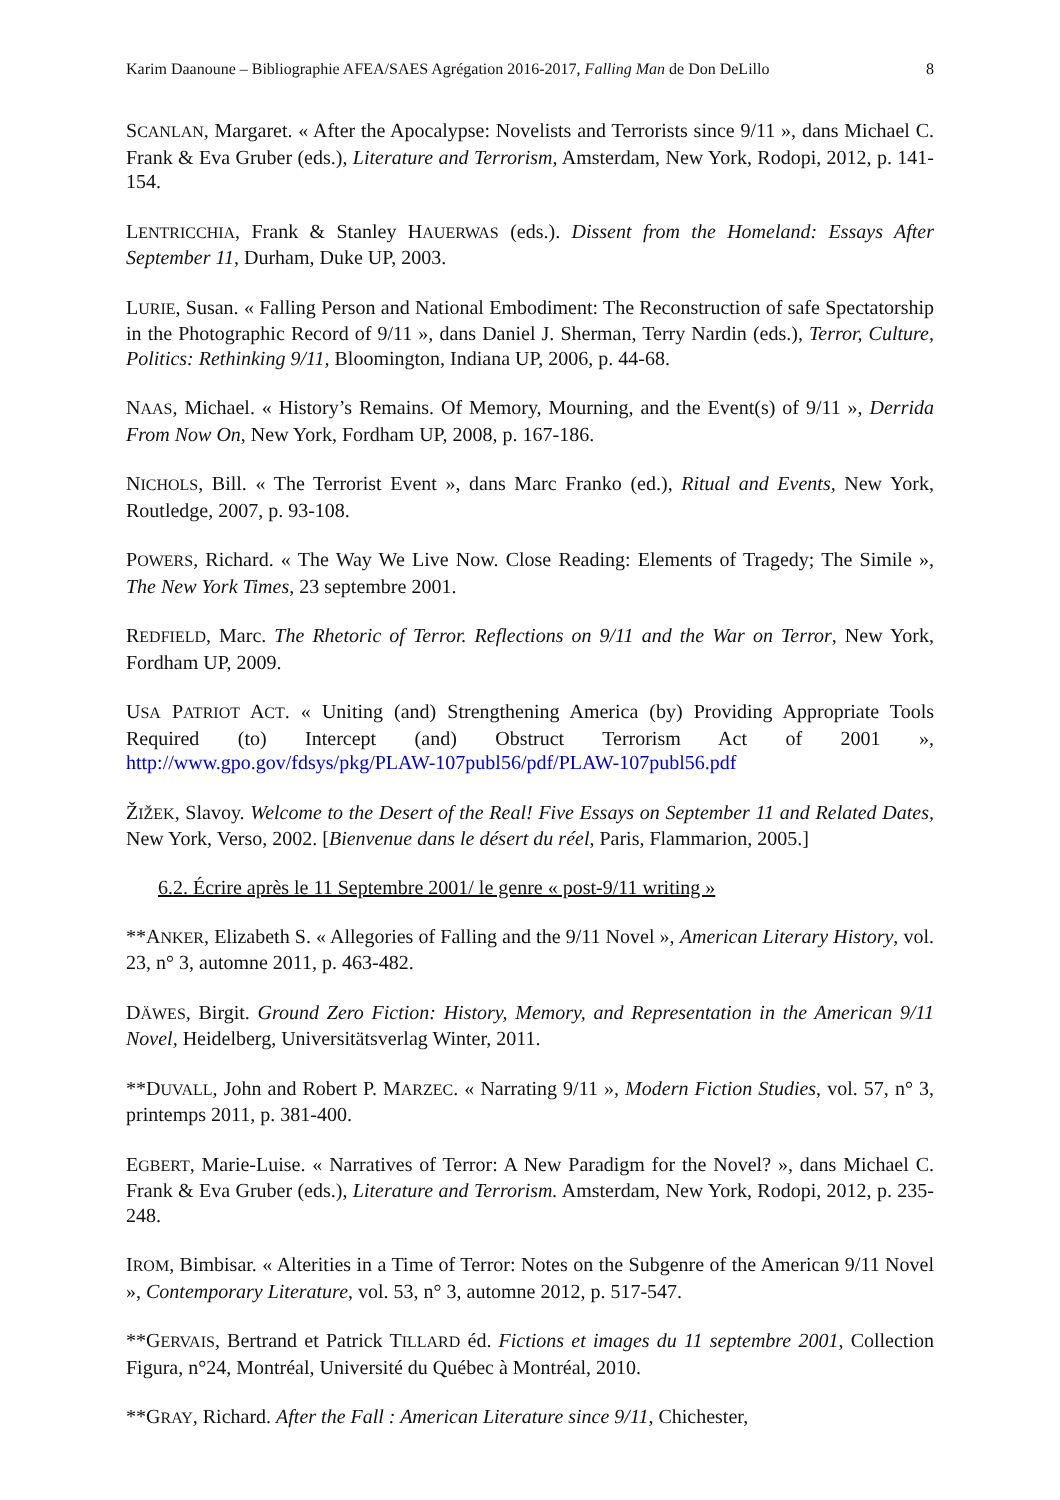Karim Daanoune – Bibliographie AFEA/SAES Agrégation 2016-2017, Falling Man de Don DeLillo 8
SCANLAN, Margaret. « After the Apocalypse: Novelists and Terrorists since 9/11 », dans Michael C. Frank & Eva Gruber (eds.), Literature and Terrorism, Amsterdam, New York, Rodopi, 2012, p. 141-154.
LENTRICCHIA, Frank & Stanley HAUERWAS (eds.). Dissent from the Homeland: Essays After September 11, Durham, Duke UP, 2003.
LURIE, Susan. « Falling Person and National Embodiment: The Reconstruction of safe Spectatorship in the Photographic Record of 9/11 », dans Daniel J. Sherman, Terry Nardin (eds.), Terror, Culture, Politics: Rethinking 9/11, Bloomington, Indiana UP, 2006, p. 44-68.
NAAS, Michael. « History’s Remains. Of Memory, Mourning, and the Event(s) of 9/11 », Derrida From Now On, New York, Fordham UP, 2008, p. 167-186.
NICHOLS, Bill. « The Terrorist Event », dans Marc Franko (ed.), Ritual and Events, New York, Routledge, 2007, p. 93-108.
POWERS, Richard. « The Way We Live Now. Close Reading: Elements of Tragedy; The Simile », The New York Times, 23 septembre 2001.
REDFIELD, Marc. The Rhetoric of Terror. Reflections on 9/11 and the War on Terror, New York, Fordham UP, 2009.
USA PATRIOT ACT. « Uniting (and) Strengthening America (by) Providing Appropriate Tools Required (to) Intercept (and) Obstruct Terrorism Act of 2001 », http://www.gpo.gov/fdsys/pkg/PLAW-107publ56/pdf/PLAW-107publ56.pdf
ŽIŽEK, Slavoy. Welcome to the Desert of the Real! Five Essays on September 11 and Related Dates, New York, Verso, 2002. [Bienvenue dans le désert du réel, Paris, Flammarion, 2005.]
6.2. Écrire après le 11 Septembre 2001/ le genre « post-9/11 writing »
**ANKER, Elizabeth S. « Allegories of Falling and the 9/11 Novel », American Literary History, vol. 23, n° 3, automne 2011, p. 463-482.
DÄWES, Birgit. Ground Zero Fiction: History, Memory, and Representation in the American 9/11 Novel, Heidelberg, Universitätsverlag Winter, 2011.
**DUVALL, John and Robert P. MARZEC. « Narrating 9/11 », Modern Fiction Studies, vol. 57, n° 3, printemps 2011, p. 381-400.
EGBERT, Marie-Luise. « Narratives of Terror: A New Paradigm for the Novel? », dans Michael C. Frank & Eva Gruber (eds.), Literature and Terrorism. Amsterdam, New York, Rodopi, 2012, p. 235-248.
IROM, Bimbisar. « Alterities in a Time of Terror: Notes on the Subgenre of the American 9/11 Novel », Contemporary Literature, vol. 53, n° 3, automne 2012, p. 517-547.
**GERVAIS, Bertrand et Patrick TILLARD éd. Fictions et images du 11 septembre 2001, Collection Figura, n°24, Montréal, Université du Québec à Montréal, 2010.
**GRAY, Richard. After the Fall : American Literature since 9/11, Chichester,